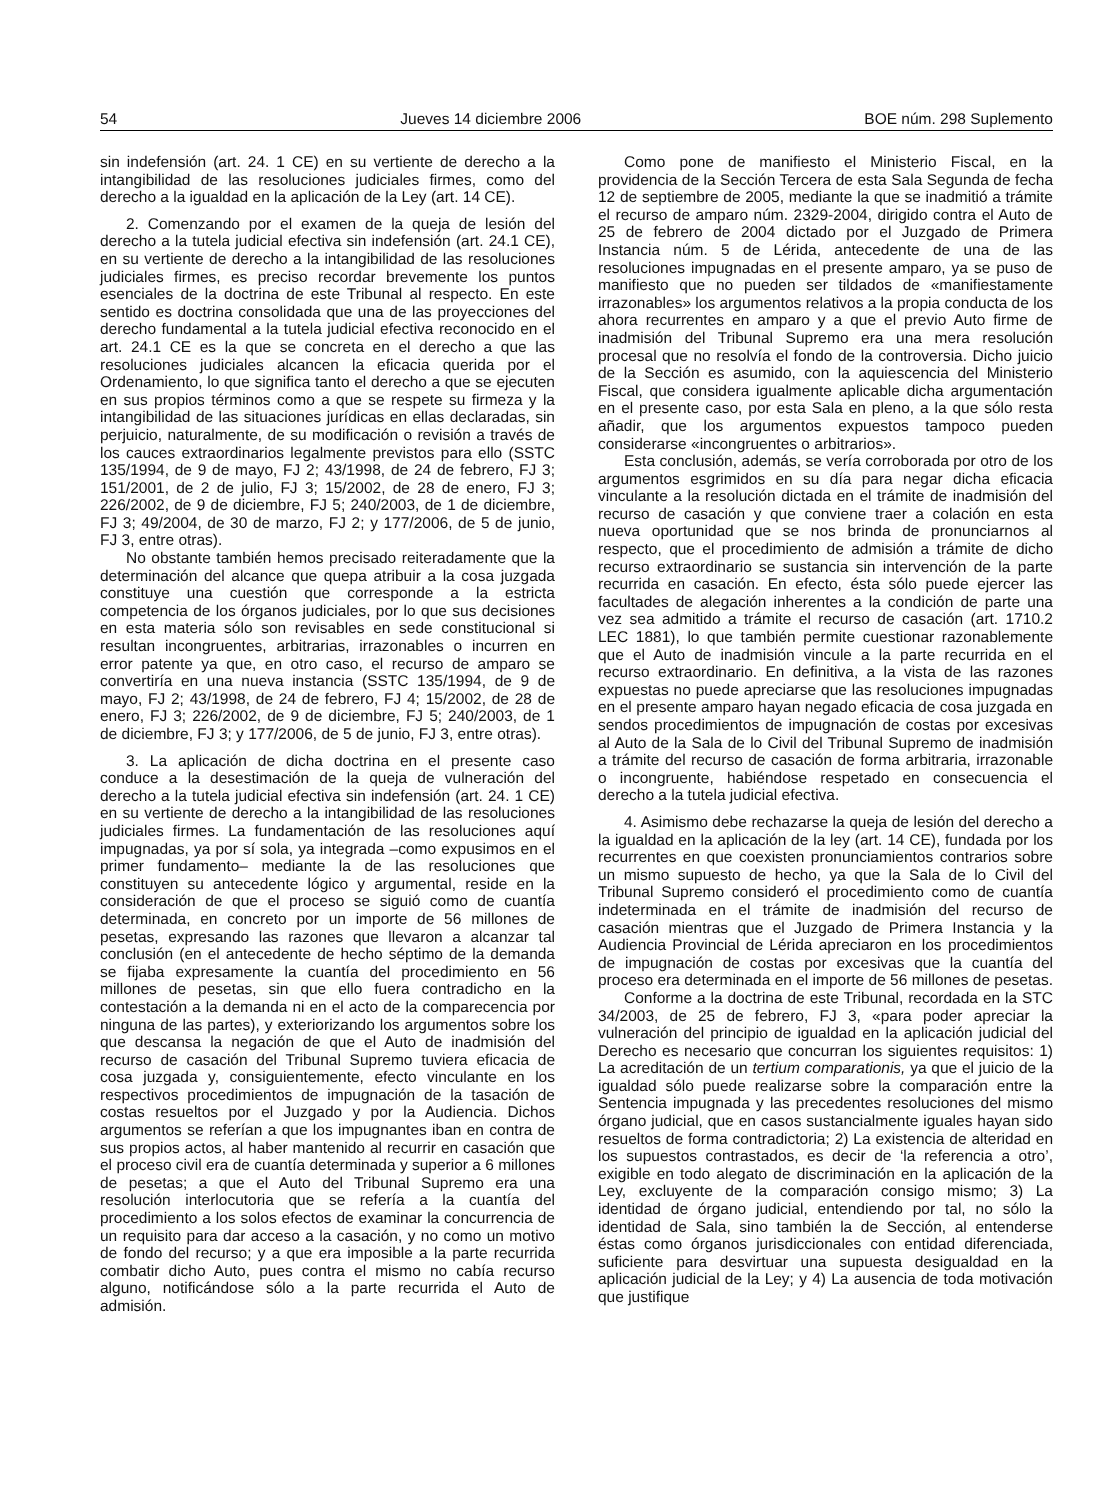54 Jueves 14 diciembre 2006 BOE núm. 298 Suplemento
sin indefensión (art. 24. 1 CE) en su vertiente de derecho a la intangibilidad de las resoluciones judiciales firmes, como del derecho a la igualdad en la aplicación de la Ley (art. 14 CE).
2. Comenzando por el examen de la queja de lesión del derecho a la tutela judicial efectiva sin indefensión (art. 24.1 CE), en su vertiente de derecho a la intangibilidad de las resoluciones judiciales firmes, es preciso recordar brevemente los puntos esenciales de la doctrina de este Tribunal al respecto. En este sentido es doctrina consolidada que una de las proyecciones del derecho fundamental a la tutela judicial efectiva reconocido en el art. 24.1 CE es la que se concreta en el derecho a que las resoluciones judiciales alcancen la eficacia querida por el Ordenamiento, lo que significa tanto el derecho a que se ejecuten en sus propios términos como a que se respete su firmeza y la intangibilidad de las situaciones jurídicas en ellas declaradas, sin perjuicio, naturalmente, de su modificación o revisión a través de los cauces extraordinarios legalmente previstos para ello (SSTC 135/1994, de 9 de mayo, FJ 2; 43/1998, de 24 de febrero, FJ 3; 151/2001, de 2 de julio, FJ 3; 15/2002, de 28 de enero, FJ 3; 226/2002, de 9 de diciembre, FJ 5; 240/2003, de 1 de diciembre, FJ 3; 49/2004, de 30 de marzo, FJ 2; y 177/2006, de 5 de junio, FJ 3, entre otras).
No obstante también hemos precisado reiteradamente que la determinación del alcance que quepa atribuir a la cosa juzgada constituye una cuestión que corresponde a la estricta competencia de los órganos judiciales, por lo que sus decisiones en esta materia sólo son revisables en sede constitucional si resultan incongruentes, arbitrarias, irrazonables o incurren en error patente ya que, en otro caso, el recurso de amparo se convertiría en una nueva instancia (SSTC 135/1994, de 9 de mayo, FJ 2; 43/1998, de 24 de febrero, FJ 4; 15/2002, de 28 de enero, FJ 3; 226/2002, de 9 de diciembre, FJ 5; 240/2003, de 1 de diciembre, FJ 3; y 177/2006, de 5 de junio, FJ 3, entre otras).
3. La aplicación de dicha doctrina en el presente caso conduce a la desestimación de la queja de vulneración del derecho a la tutela judicial efectiva sin indefensión (art. 24. 1 CE) en su vertiente de derecho a la intangibilidad de las resoluciones judiciales firmes. La fundamentación de las resoluciones aquí impugnadas, ya por sí sola, ya integrada –como expusimos en el primer fundamento– mediante la de las resoluciones que constituyen su antecedente lógico y argumental, reside en la consideración de que el proceso se siguió como de cuantía determinada, en concreto por un importe de 56 millones de pesetas, expresando las razones que llevaron a alcanzar tal conclusión (en el antecedente de hecho séptimo de la demanda se fijaba expresamente la cuantía del procedimiento en 56 millones de pesetas, sin que ello fuera contradicho en la contestación a la demanda ni en el acto de la comparecencia por ninguna de las partes), y exteriorizando los argumentos sobre los que descansa la negación de que el Auto de inadmisión del recurso de casación del Tribunal Supremo tuviera eficacia de cosa juzgada y, consiguientemente, efecto vinculante en los respectivos procedimientos de impugnación de la tasación de costas resueltos por el Juzgado y por la Audiencia. Dichos argumentos se referían a que los impugnantes iban en contra de sus propios actos, al haber mantenido al recurrir en casación que el proceso civil era de cuantía determinada y superior a 6 millones de pesetas; a que el Auto del Tribunal Supremo era una resolución interlocutoria que se refería a la cuantía del procedimiento a los solos efectos de examinar la concurrencia de un requisito para dar acceso a la casación, y no como un motivo de fondo del recurso; y a que era imposible a la parte recurrida combatir dicho Auto, pues contra el mismo no cabía recurso alguno, notificándose sólo a la parte recurrida el Auto de admisión.
Como pone de manifiesto el Ministerio Fiscal, en la providencia de la Sección Tercera de esta Sala Segunda de fecha 12 de septiembre de 2005, mediante la que se inadmitió a trámite el recurso de amparo núm. 2329-2004, dirigido contra el Auto de 25 de febrero de 2004 dictado por el Juzgado de Primera Instancia núm. 5 de Lérida, antecedente de una de las resoluciones impugnadas en el presente amparo, ya se puso de manifiesto que no pueden ser tildados de «manifiestamente irrazonables» los argumentos relativos a la propia conducta de los ahora recurrentes en amparo y a que el previo Auto firme de inadmisión del Tribunal Supremo era una mera resolución procesal que no resolvía el fondo de la controversia. Dicho juicio de la Sección es asumido, con la aquiescencia del Ministerio Fiscal, que considera igualmente aplicable dicha argumentación en el presente caso, por esta Sala en pleno, a la que sólo resta añadir, que los argumentos expuestos tampoco pueden considerarse «incongruentes o arbitrarios».
Esta conclusión, además, se vería corroborada por otro de los argumentos esgrimidos en su día para negar dicha eficacia vinculante a la resolución dictada en el trámite de inadmisión del recurso de casación y que conviene traer a colación en esta nueva oportunidad que se nos brinda de pronunciarnos al respecto, que el procedimiento de admisión a trámite de dicho recurso extraordinario se sustancia sin intervención de la parte recurrida en casación. En efecto, ésta sólo puede ejercer las facultades de alegación inherentes a la condición de parte una vez sea admitido a trámite el recurso de casación (art. 1710.2 LEC 1881), lo que también permite cuestionar razonablemente que el Auto de inadmisión vincule a la parte recurrida en el recurso extraordinario. En definitiva, a la vista de las razones expuestas no puede apreciarse que las resoluciones impugnadas en el presente amparo hayan negado eficacia de cosa juzgada en sendos procedimientos de impugnación de costas por excesivas al Auto de la Sala de lo Civil del Tribunal Supremo de inadmisión a trámite del recurso de casación de forma arbitraria, irrazonable o incongruente, habiéndose respetado en consecuencia el derecho a la tutela judicial efectiva.
4. Asimismo debe rechazarse la queja de lesión del derecho a la igualdad en la aplicación de la ley (art. 14 CE), fundada por los recurrentes en que coexisten pronunciamientos contrarios sobre un mismo supuesto de hecho, ya que la Sala de lo Civil del Tribunal Supremo consideró el procedimiento como de cuantía indeterminada en el trámite de inadmisión del recurso de casación mientras que el Juzgado de Primera Instancia y la Audiencia Provincial de Lérida apreciaron en los procedimientos de impugnación de costas por excesivas que la cuantía del proceso era determinada en el importe de 56 millones de pesetas.
Conforme a la doctrina de este Tribunal, recordada en la STC 34/2003, de 25 de febrero, FJ 3, «para poder apreciar la vulneración del principio de igualdad en la aplicación judicial del Derecho es necesario que concurran los siguientes requisitos: 1) La acreditación de un tertium comparationis, ya que el juicio de la igualdad sólo puede realizarse sobre la comparación entre la Sentencia impugnada y las precedentes resoluciones del mismo órgano judicial, que en casos sustancialmente iguales hayan sido resueltos de forma contradictoria; 2) La existencia de alteridad en los supuestos contrastados, es decir de ‘la referencia a otro’, exigible en todo alegato de discriminación en la aplicación de la Ley, excluyente de la comparación consigo mismo; 3) La identidad de órgano judicial, entendiendo por tal, no sólo la identidad de Sala, sino también la de Sección, al entenderse éstas como órganos jurisdiccionales con entidad diferenciada, suficiente para desvirtuar una supuesta desigualdad en la aplicación judicial de la Ley; y 4) La ausencia de toda motivación que justifique